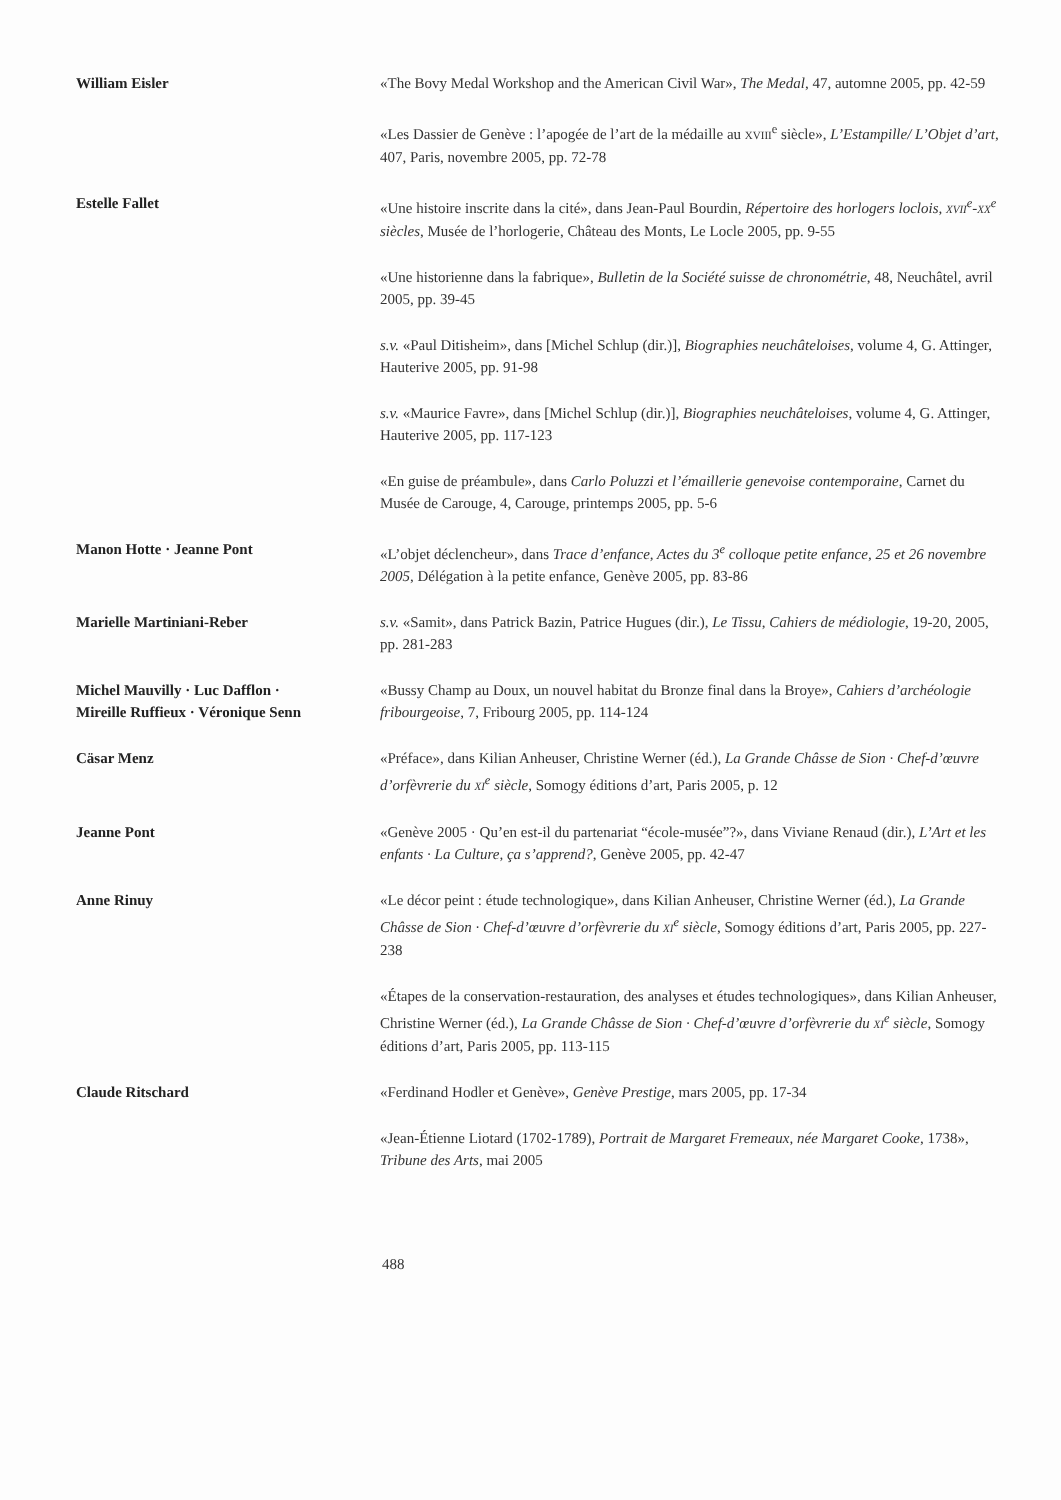William Eisler «The Bovy Medal Workshop and the American Civil War», The Medal, 47, automne 2005, pp. 42-59
«Les Dassier de Genève : l’apogée de l’art de la médaille au XVIII<sup>e</sup> siècle», L’Estampille/ L’Objet d’art, 407, Paris, novembre 2005, pp. 72-78
Estelle Fallet «Une histoire inscrite dans la cité», dans Jean-Paul Bourdin, Répertoire des horlogers loclois, XVII<sup>e</sup>-XX<sup>e</sup> siècles, Musée de l’horlogerie, Château des Monts, Le Locle 2005, pp. 9-55
«Une historienne dans la fabrique», Bulletin de la Société suisse de chronométrie, 48, Neuchâtel, avril 2005, pp. 39-45
s.v. «Paul Ditisheim», dans [Michel Schlup (dir.)], Biographies neuchâteloises, volume 4, G. Attinger, Hauterive 2005, pp. 91-98
s.v. «Maurice Favre», dans [Michel Schlup (dir.)], Biographies neuchâteloises, volume 4, G. Attinger, Hauterive 2005, pp. 117-123
«En guise de préambule», dans Carlo Poluzzi et l’émaillerie genevoise contemporaine, Carnet du Musée de Carouge, 4, Carouge, printemps 2005, pp. 5-6
Manon Hotte · Jeanne Pont «L’objet déclencheur», dans Trace d’enfance, Actes du 3<sup>e</sup> colloque petite enfance, 25 et 26 novembre 2005, Délégation à la petite enfance, Genève 2005, pp. 83-86
Marielle Martiniani-Reber s.v. «Samit», dans Patrick Bazin, Patrice Hugues (dir.), Le Tissu, Cahiers de médiologie, 19-20, 2005, pp. 281-283
Michel Mauvilly · Luc Dafflon ·
Mireille Ruffieux · Véronique Senn
«Bussy Champ au Doux, un nouvel habitat du Bronze final dans la Broye», Cahiers d’archéologie fribourgeoise, 7, Fribourg 2005, pp. 114-124
Cäsar Menz «Préface», dans Kilian Anheuser, Christine Werner (éd.), La Grande Châsse de Sion · Chef-d’œuvre d’orfèvrerie du XI<sup>e</sup> siècle, Somogy éditions d’art, Paris 2005, p. 12
Jeanne Pont «Genève 2005 · Qu’en est-il du partenariat “école-musée”?», dans Viviane Renaud (dir.), L’Art et les enfants · La Culture, ça s’apprend?, Genève 2005, pp. 42-47
Anne Rinuy «Le décor peint : étude technologique», dans Kilian Anheuser, Christine Werner (éd.), La Grande Châsse de Sion · Chef-d’œuvre d’orfèvrerie du XI<sup>e</sup> siècle, Somogy éditions d’art, Paris 2005, pp. 227-238
«Étapes de la conservation-restauration, des analyses et études technologiques», dans Kilian Anheuser, Christine Werner (éd.), La Grande Châsse de Sion · Chef-d’œuvre d’orfèvrerie du XI<sup>e</sup> siècle, Somogy éditions d’art, Paris 2005, pp. 113-115
Claude Ritschard «Ferdinand Hodler et Genève», Genève Prestige, mars 2005, pp. 17-34
«Jean-Étienne Liotard (1702-1789), Portrait de Margaret Fremeaux, née Margaret Cooke, 1738», Tribune des Arts, mai 2005
488